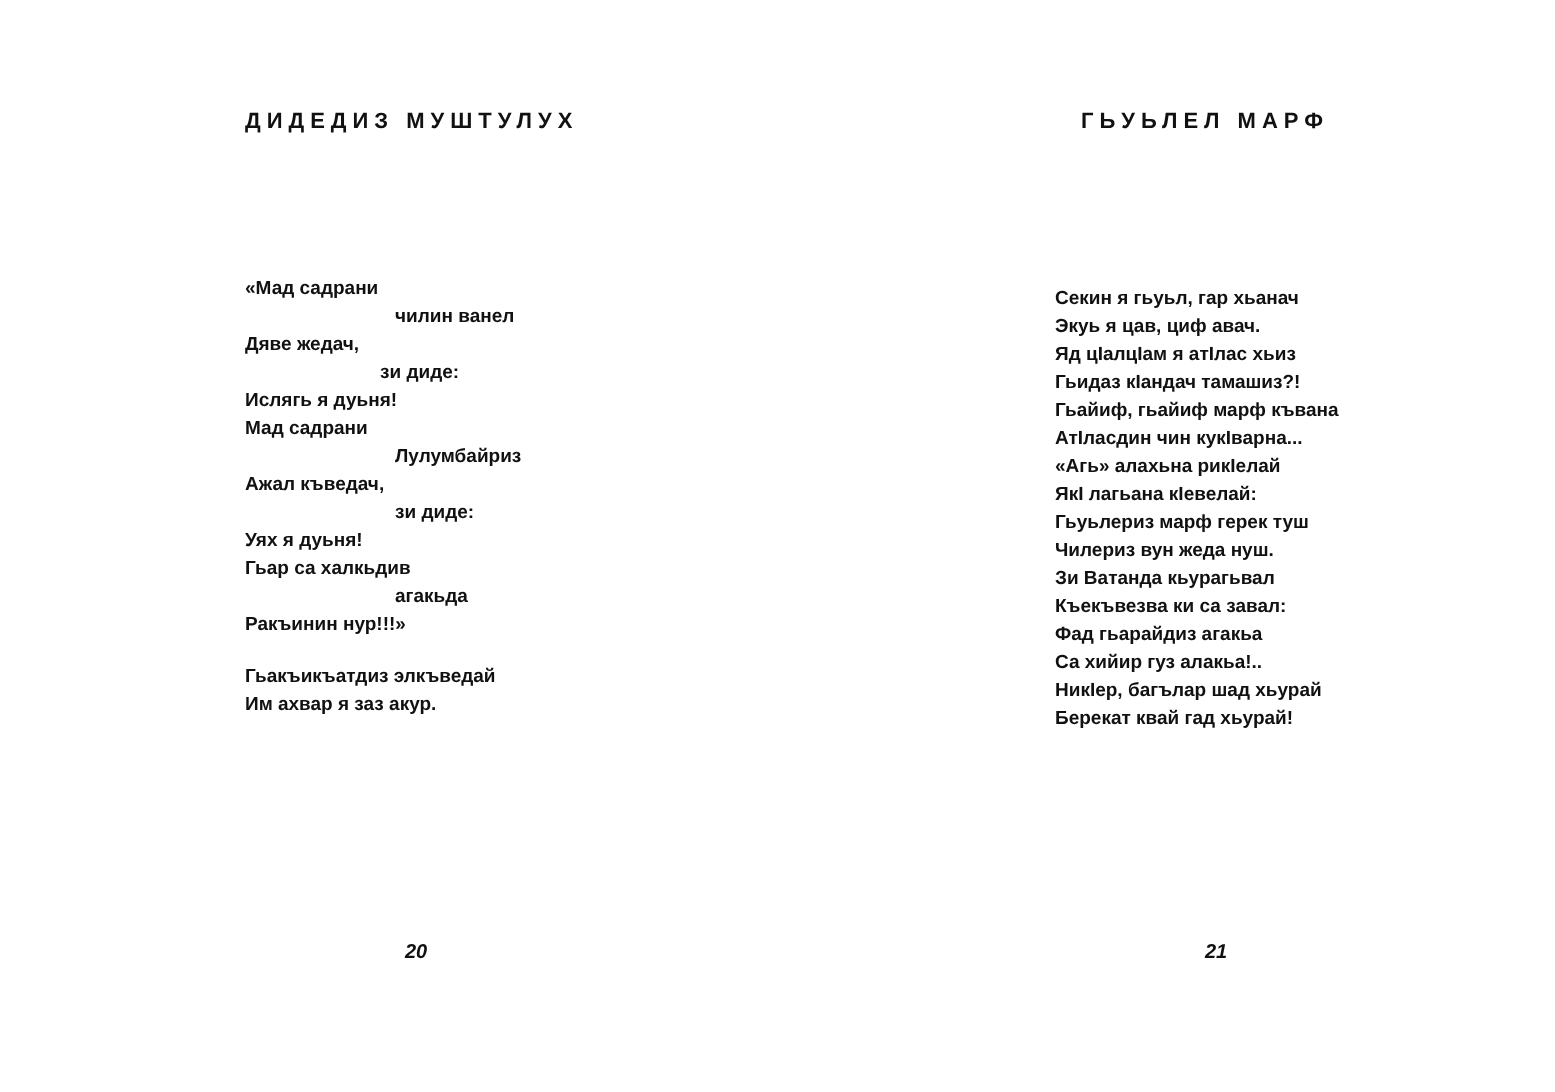ДИДЕДИЗ МУШТУЛУХ
«Мад садрани
чилин ванел
Дяве жедач,
зи диде:
Ислягь я дуьня!
Мад садрани
Лулумбайриз
Ажал къведач,
зи диде:
Уях я дуьня!
Гьар са халкьдив
агакьда
Ракъинин нур!!!»
Гьакъикъатдиз элкъведай
Им ахвар я заз акур.
20
ГЬУЬЛЕЛ МАРФ
Секин я гьуьл, гар хьанач
Экуь я цав, циф авач.
Яд цIалцIам я атIлас хьиз
Гьидаз кIандач тамашиз?!
Гьайиф, гьайиф марф къвана
АтIласдин чин кукIварна...
«Агь» алахьна рикIелай
ЯкI лагьана кIевелай:
Гьуьлериз марф герек туш
Чилериз вун жеда нуш.
Зи Ватанда кьурагьвал
Къекъвезва ки са завал:
Фад гьарайдиз агакьа
Са хийир гуз алакьа!..
НикIер, багълар шад хьурай
Берекат квай гад хьурай!
21